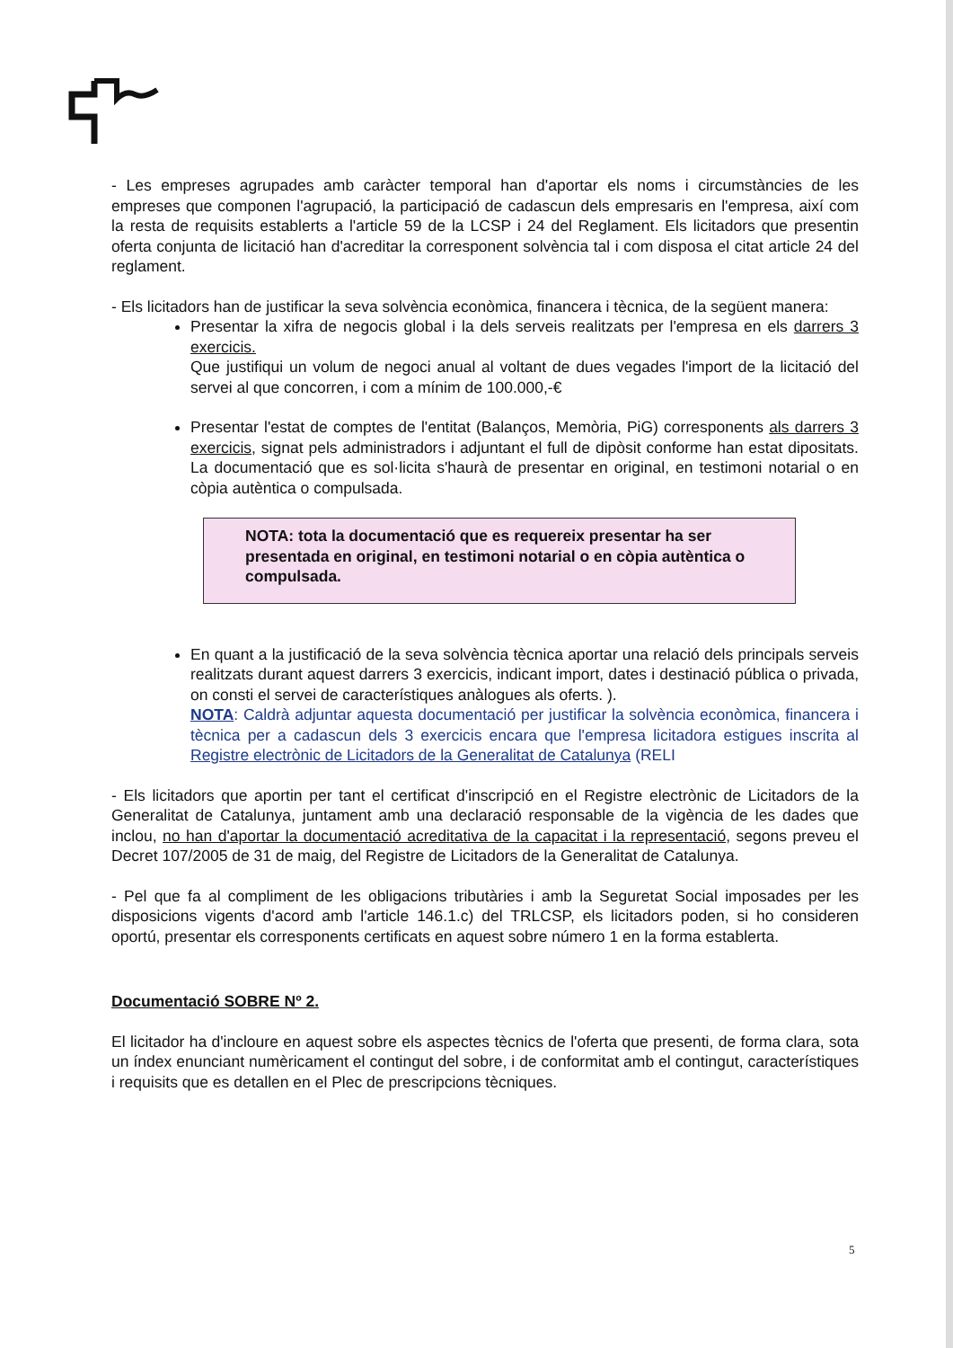- Les empreses agrupades amb caràcter temporal han d'aportar els noms i circumstàncies de les empreses que componen l'agrupació, la participació de cadascun dels empresaris en l'empresa, així com la resta de requisits establerts a l'article 59 de la LCSP i 24 del Reglament. Els licitadors que presentin oferta conjunta de licitació han d'acreditar la corresponent solvència tal i com disposa el citat article 24 del reglament.
- Els licitadors han de justificar la seva solvència econòmica, financera i tècnica, de la següent manera:
Presentar la xifra de negocis global i la dels serveis realitzats per l'empresa en els darrers 3 exercicis.
Que justifiqui un volum de negoci anual al voltant de dues vegades l'import de la licitació del servei al que concorren, i com a mínim de 100.000,-€
Presentar l'estat de comptes de l'entitat (Balanços, Memòria, PiG) corresponents als darrers 3 exercicis, signat pels administradors i adjuntant el full de dipòsit conforme han estat dipositats. La documentació que es sol·licita s'haurà de presentar en original, en testimoni notarial o en còpia autèntica o compulsada.
NOTA: tota la documentació que es requereix presentar ha ser presentada en original, en testimoni notarial o en còpia autèntica o compulsada.
En quant a la justificació de la seva solvència tècnica aportar una relació dels principals serveis realitzats durant aquest darrers 3 exercicis, indicant import, dates i destinació pública o privada, on consti el servei de característiques anàlogues als oferts. ).
NOTA: Caldrà adjuntar aquesta documentació per justificar la solvència econòmica, financera i tècnica per a cadascun dels 3 exercicis encara que l'empresa licitadora estigues inscrita al Registre electrònic de Licitadors de la Generalitat de Catalunya (RELI
- Els licitadors que aportin per tant el certificat d'inscripció en el Registre electrònic de Licitadors de la Generalitat de Catalunya, juntament amb una declaració responsable de la vigència de les dades que inclou, no han d'aportar la documentació acreditativa de la capacitat i la representació, segons preveu el Decret 107/2005 de 31 de maig, del Registre de Licitadors de la Generalitat de Catalunya.
- Pel que fa al compliment de les obligacions tributàries i amb la Seguretat Social imposades per les disposicions vigents d'acord amb l'article 146.1.c) del TRLCSP, els licitadors poden, si ho consideren oportú, presentar els corresponents certificats en aquest sobre número 1 en la forma establerta.
Documentació SOBRE Nº 2.
El licitador ha d'incloure en aquest sobre els aspectes tècnics de l'oferta que presenti, de forma clara, sota un índex enunciant numèricament el contingut del sobre, i de conformitat amb el contingut, característiques i requisits que es detallen en el Plec de prescripcions tècniques.
5